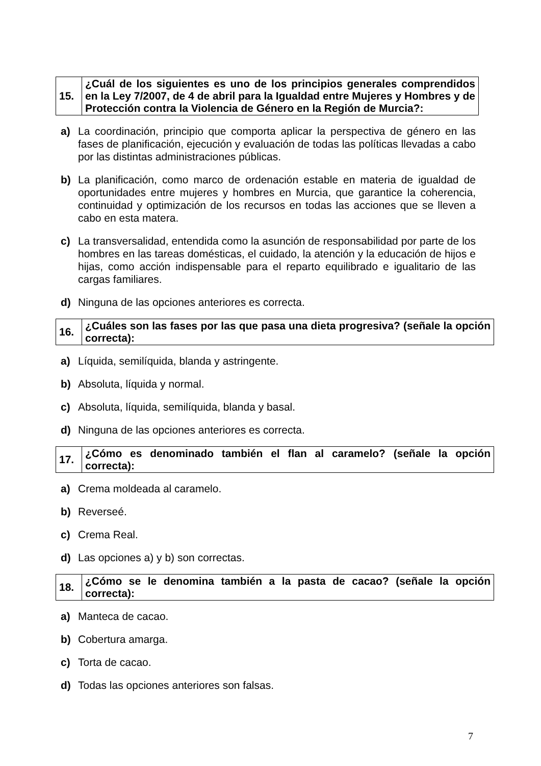| 15. | ¿Cuál de los siguientes es uno de los principios generales comprendidos en la Ley 7/2007, de 4 de abril para la Igualdad entre Mujeres y Hombres y de Protección contra la Violencia de Género en la Región de Murcia?: |
a) La coordinación, principio que comporta aplicar la perspectiva de género en las fases de planificación, ejecución y evaluación de todas las políticas llevadas a cabo por las distintas administraciones públicas.
b) La planificación, como marco de ordenación estable en materia de igualdad de oportunidades entre mujeres y hombres en Murcia, que garantice la coherencia, continuidad y optimización de los recursos en todas las acciones que se lleven a cabo en esta matera.
c) La transversalidad, entendida como la asunción de responsabilidad por parte de los hombres en las tareas domésticas, el cuidado, la atención y la educación de hijos e hijas, como acción indispensable para el reparto equilibrado e igualitario de las cargas familiares.
d) Ninguna de las opciones anteriores es correcta.
| 16. | ¿Cuáles son las fases por las que pasa una dieta progresiva? (señale la opción correcta): |
a) Líquida, semilíquida, blanda y astringente.
b) Absoluta, líquida y normal.
c) Absoluta, líquida, semilíquida, blanda y basal.
d) Ninguna de las opciones anteriores es correcta.
| 17. | ¿Cómo es denominado también el flan al caramelo? (señale la opción correcta): |
a) Crema moldeada al caramelo.
b) Reverseé.
c) Crema Real.
d) Las opciones a) y b) son correctas.
| 18. | ¿Cómo se le denomina también a la pasta de cacao? (señale la opción correcta): |
a) Manteca de cacao.
b) Cobertura amarga.
c) Torta de cacao.
d) Todas las opciones anteriores son falsas.
7